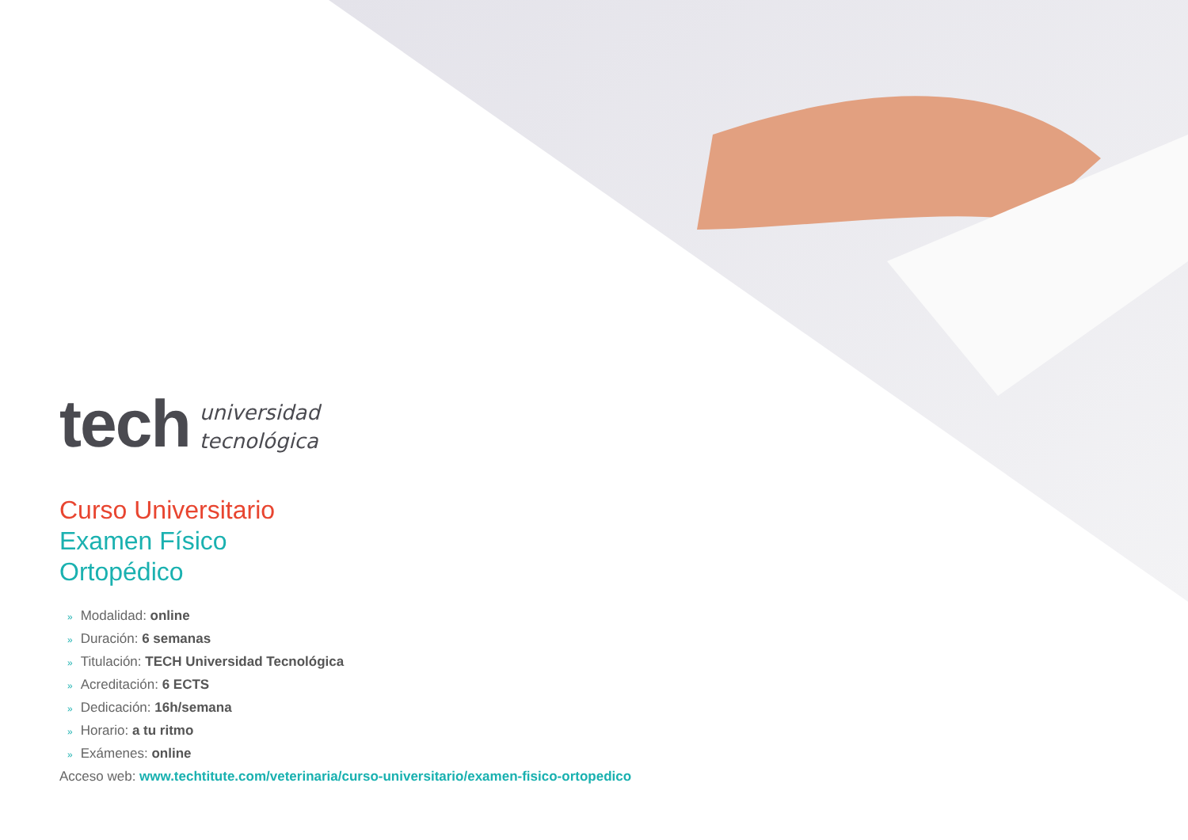tech
universidad
tecnológica
Curso Universitario
Examen Físico
Ortopédico
» Modalidad: online
» Duración: 6 semanas
» Titulación: TECH Universidad Tecnológica
» Acreditación: 6 ECTS
» Dedicación: 16h/semana
» Horario: a tu ritmo
» Exámenes: online
Acceso web: www.techtitute.com/veterinaria/curso-universitario/examen-fisico-ortopedico